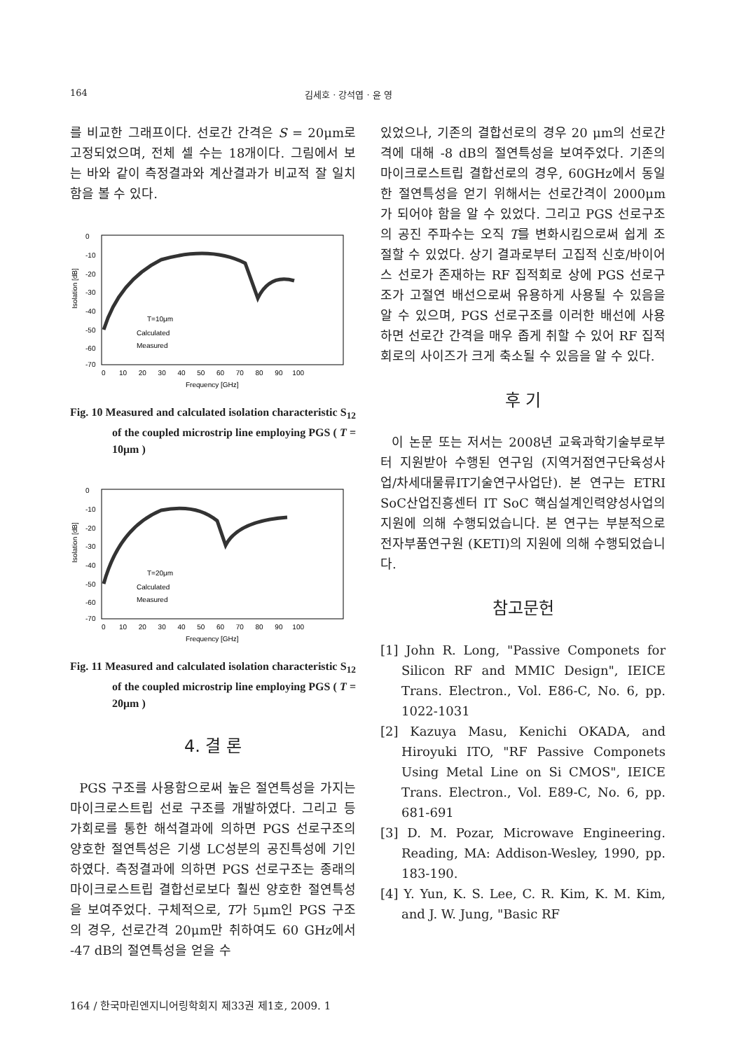164 김세호 · 강석엽 · 윤 영
를 비교한 그래프이다. 선로간 간격은 S = 20μm로 고정되었으며, 전체 셀 수는 18개이다. 그림에서 보는 바와 같이 측정결과와 계산결과가 비교적 잘 일치함을 볼 수 있다.
Isolation [dB]
0
-10
-20
-30
-40
-50
-60
-70
0 10 20 30 40 50 60 70 80 90 100
Frequency [GHz]
T=10μm
Calculated
Measured
Fig. 10 Measured and calculated isolation characteristic S<sub>12</sub> of the coupled microstrip line employing PGS ( T = 10μm )
Isolation [dB]
0
-10
-20
-30
-40
-50
-60
-70
0 10 20 30 40 50 60 70 80 90 100
Frequency [GHz]
T=20μm
Calculated
Measured
Fig. 11 Measured and calculated isolation characteristic S<sub>12</sub> of the coupled microstrip line employing PGS ( T = 20μm )
4. 결 론
PGS 구조를 사용함으로써 높은 절연특성을 가지는 마이크로스트립 선로 구조를 개발하였다. 그리고 등가회로를 통한 해석결과에 의하면 PGS 선로구조의 양호한 절연특성은 기생 LC성분의 공진특성에 기인하였다. 측정결과에 의하면 PGS 선로구조는 종래의 마이크로스트립 결합선로보다 훨씬 양호한 절연특성을 보여주었다. 구체적으로, T가 5μm인 PGS 구조의 경우, 선로간격 20μm만 취하여도 60 GHz에서 -47 dB의 절연특성을 얻을 수
있었으나, 기존의 결합선로의 경우 20 μm의 선로간격에 대해 -8 dB의 절연특성을 보여주었다. 기존의 마이크로스트립 결합선로의 경우, 60GHz에서 동일한 절연특성을 얻기 위해서는 선로간격이 2000μm가 되어야 함을 알 수 있었다. 그리고 PGS 선로구조의 공진 주파수는 오직 T를 변화시킴으로써 쉽게 조절할 수 있었다. 상기 결과로부터 고집적 신호/바이어스 선로가 존재하는 RF 집적회로 상에 PGS 선로구조가 고절연 배선으로써 유용하게 사용될 수 있음을 알 수 있으며, PGS 선로구조를 이러한 배선에 사용하면 선로간 간격을 매우 좁게 취할 수 있어 RF 집적회로의 사이즈가 크게 축소될 수 있음을 알 수 있다.
후 기
이 논문 또는 저서는 2008년 교육과학기술부로부터 지원받아 수행된 연구임 (지역거점연구단육성사업/차세대물류IT기술연구사업단). 본 연구는 ETRI SoC산업진흥센터 IT SoC 핵심설계인력양성사업의 지원에 의해 수행되었습니다. 본 연구는 부분적으로 전자부품연구원 (KETI)의 지원에 의해 수행되었습니다.
참고문헌
[1] John R. Long, "Passive Componets for Silicon RF and MMIC Design", IEICE Trans. Electron., Vol. E86-C, No. 6, pp. 1022-1031
[2] Kazuya Masu, Kenichi OKADA, and Hiroyuki ITO, "RF Passive Componets Using Metal Line on Si CMOS", IEICE Trans. Electron., Vol. E89-C, No. 6, pp. 681-691
[3] D. M. Pozar, Microwave Engineering. Reading, MA: Addison-Wesley, 1990, pp. 183-190.
[4] Y. Yun, K. S. Lee, C. R. Kim, K. M. Kim, and J. W. Jung, "Basic RF
164 / 한국마린엔지니어링학회지 제33권 제1호, 2009. 1